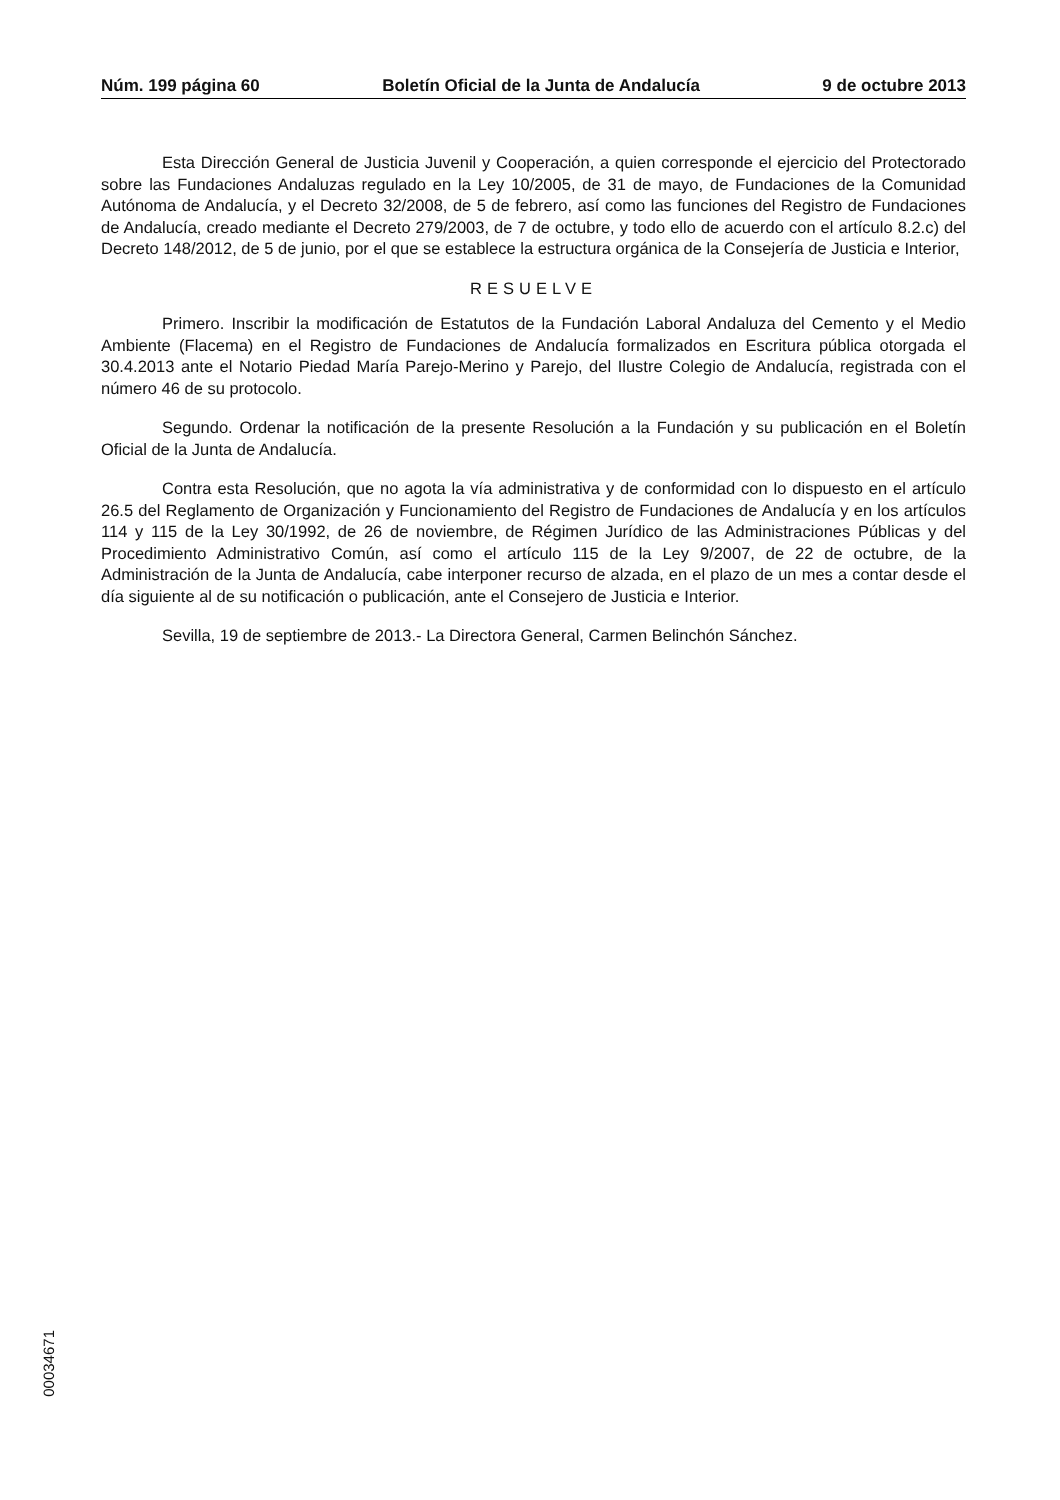Núm. 199 página 60 Boletín Oficial de la Junta de Andalucía 9 de octubre 2013
Esta Dirección General de Justicia Juvenil y Cooperación, a quien corresponde el ejercicio del Protectorado sobre las Fundaciones Andaluzas regulado en la Ley 10/2005, de 31 de mayo, de Fundaciones de la Comunidad Autónoma de Andalucía, y el Decreto 32/2008, de 5 de febrero, así como las funciones del Registro de Fundaciones de Andalucía, creado mediante el Decreto 279/2003, de 7 de octubre, y todo ello de acuerdo con el artículo 8.2.c) del Decreto 148/2012, de 5 de junio, por el que se establece la estructura orgánica de la Consejería de Justicia e Interior,
RESUELVE
Primero. Inscribir la modificación de Estatutos de la Fundación Laboral Andaluza del Cemento y el Medio Ambiente (Flacema) en el Registro de Fundaciones de Andalucía formalizados en Escritura pública otorgada el 30.4.2013 ante el Notario Piedad María Parejo-Merino y Parejo, del Ilustre Colegio de Andalucía, registrada con el número 46 de su protocolo.
Segundo. Ordenar la notificación de la presente Resolución a la Fundación y su publicación en el Boletín Oficial de la Junta de Andalucía.
Contra esta Resolución, que no agota la vía administrativa y de conformidad con lo dispuesto en el artículo 26.5 del Reglamento de Organización y Funcionamiento del Registro de Fundaciones de Andalucía y en los artículos 114 y 115 de la Ley 30/1992, de 26 de noviembre, de Régimen Jurídico de las Administraciones Públicas y del Procedimiento Administrativo Común, así como el artículo 115 de la Ley 9/2007, de 22 de octubre, de la Administración de la Junta de Andalucía, cabe interponer recurso de alzada, en el plazo de un mes a contar desde el día siguiente al de su notificación o publicación, ante el Consejero de Justicia e Interior.
Sevilla, 19 de septiembre de 2013.- La Directora General, Carmen Belinchón Sánchez.
00034671